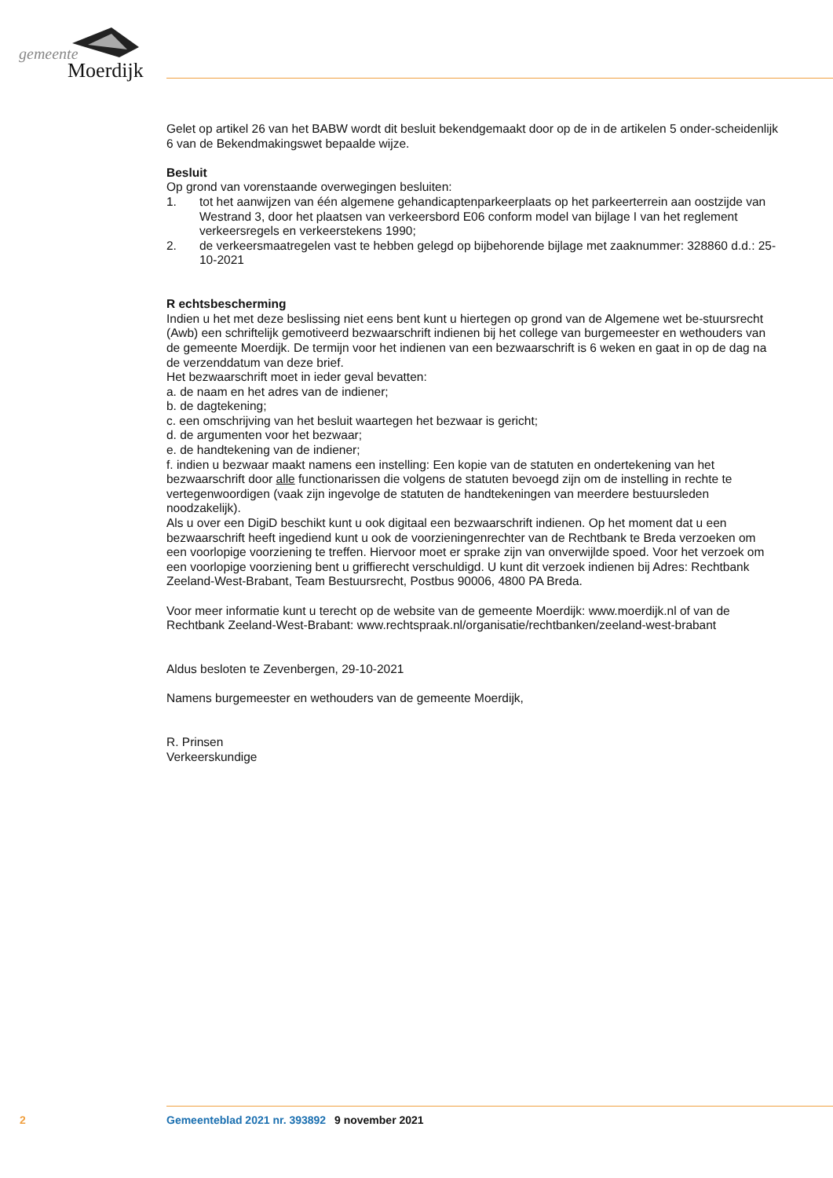gemeente
Moerdijk
Gelet op artikel 26 van het BABW wordt dit besluit bekendgemaakt door op de in de artikelen 5 onder-scheidenlijk 6 van de Bekendmakingswet bepaalde wijze.
Besluit
Op grond van vorenstaande overwegingen besluiten:
1. tot het aanwijzen van één algemene gehandicaptenparkeerplaats op het parkeerterrein aan oostzijde van Westrand 3, door het plaatsen van verkeersbord E06 conform model van bijlage I van het reglement verkeersregels en verkeerstekens 1990;
2. de verkeersmaatregelen vast te hebben gelegd op bijbehorende bijlage met zaaknummer: 328860 d.d.: 25-10-2021
R echtsbescherming
Indien u het met deze beslissing niet eens bent kunt u hiertegen op grond van de Algemene wet be-stuursrecht (Awb) een schriftelijk gemotiveerd bezwaarschrift indienen bij het college van burgemeester en wethouders van de gemeente Moerdijk. De termijn voor het indienen van een bezwaarschrift is 6 weken en gaat in op de dag na de verzenddatum van deze brief.
Het bezwaarschrift moet in ieder geval bevatten:
a. de naam en het adres van de indiener;
b. de dagtekening;
c. een omschrijving van het besluit waartegen het bezwaar is gericht;
d. de argumenten voor het bezwaar;
e. de handtekening van de indiener;
f. indien u bezwaar maakt namens een instelling: Een kopie van de statuten en ondertekening van het bezwaarschrift door alle functionarissen die volgens de statuten bevoegd zijn om de instelling in rechte te vertegenwoordigen (vaak zijn ingevolge de statuten de handtekeningen van meerdere bestuursleden noodzakelijk).
Als u over een DigiD beschikt kunt u ook digitaal een bezwaarschrift indienen. Op het moment dat u een bezwaarschrift heeft ingediend kunt u ook de voorzieningenrechter van de Rechtbank te Breda verzoeken om een voorlopige voorziening te treffen. Hiervoor moet er sprake zijn van onverwijlde spoed. Voor het verzoek om een voorlopige voorziening bent u griffierecht verschuldigd. U kunt dit verzoek indienen bij Adres: Rechtbank Zeeland-West-Brabant, Team Bestuursrecht, Postbus 90006, 4800 PA Breda.
Voor meer informatie kunt u terecht op de website van de gemeente Moerdijk: www.moerdijk.nl of van de Rechtbank Zeeland-West-Brabant: www.rechtspraak.nl/organisatie/rechtbanken/zeeland-west-brabant
Aldus besloten te Zevenbergen, 29-10-2021
Namens burgemeester en wethouders van de gemeente Moerdijk,
R. Prinsen
Verkeerskundige
2 Gemeenteblad 2021 nr. 393892 9 november 2021